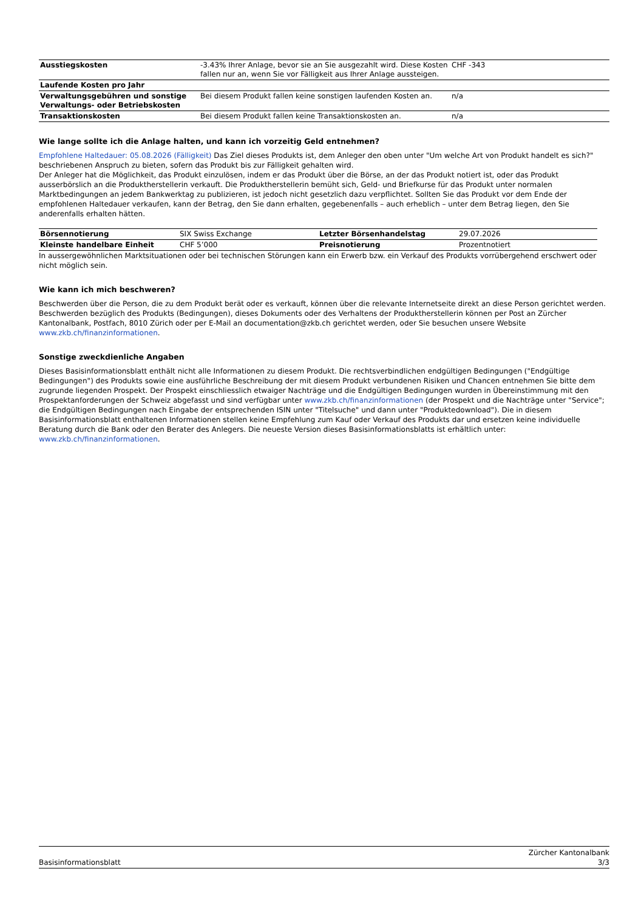| Ausstiegskosten | -3.43% Ihrer Anlage, bevor sie an Sie ausgezahlt wird. Diese Kosten fallen nur an, wenn Sie vor Fälligkeit aus Ihrer Anlage aussteigen. | CHF -343 |
| Laufende Kosten pro Jahr | | |
| Verwaltungsgebühren und sonstige Verwaltungs- oder Betriebskosten | Bei diesem Produkt fallen keine sonstigen laufenden Kosten an. | n/a |
| Transaktionskosten | Bei diesem Produkt fallen keine Transaktionskosten an. | n/a |
Wie lange sollte ich die Anlage halten, und kann ich vorzeitig Geld entnehmen?
Empfohlene Haltedauer: 05.08.2026 (Fälligkeit) Das Ziel dieses Produkts ist, dem Anleger den oben unter "Um welche Art von Produkt handelt es sich?" beschriebenen Anspruch zu bieten, sofern das Produkt bis zur Fälligkeit gehalten wird.
Der Anleger hat die Möglichkeit, das Produkt einzulösen, indem er das Produkt über die Börse, an der das Produkt notiert ist, oder das Produkt ausserbörslich an die Produktherstellerin verkauft. Die Produktherstellerin bemüht sich, Geld- und Briefkurse für das Produkt unter normalen Marktbedingungen an jedem Bankwerktag zu publizieren, ist jedoch nicht gesetzlich dazu verpflichtet. Sollten Sie das Produkt vor dem Ende der empfohlenen Haltedauer verkaufen, kann der Betrag, den Sie dann erhalten, gegebenenfalls – auch erheblich – unter dem Betrag liegen, den Sie anderenfalls erhalten hätten.
| Börsennotierung | SIX Swiss Exchange | Letzter Börsenhandelstag | 29.07.2026 |
| Kleinste handelbare Einheit | CHF 5’000 | Preisnotierung | Prozentnotiert |
In aussergewöhnlichen Marktsituationen oder bei technischen Störungen kann ein Erwerb bzw. ein Verkauf des Produkts vorrübergehend erschwert oder nicht möglich sein.
Wie kann ich mich beschweren?
Beschwerden über die Person, die zu dem Produkt berät oder es verkauft, können über die relevante Internetseite direkt an diese Person gerichtet werden. Beschwerden bezüglich des Produkts (Bedingungen), dieses Dokuments oder des Verhaltens der Produktherstellerin können per Post an Zürcher Kantonalbank, Postfach, 8010 Zürich oder per E-Mail an documentation@zkb.ch gerichtet werden, oder Sie besuchen unsere Website www.zkb.ch/finanzinformationen.
Sonstige zweckdienliche Angaben
Dieses Basisinformationsblatt enthält nicht alle Informationen zu diesem Produkt. Die rechtsverbindlichen endgültigen Bedingungen ("Endgültige Bedingungen") des Produkts sowie eine ausführliche Beschreibung der mit diesem Produkt verbundenen Risiken und Chancen entnehmen Sie bitte dem zugrunde liegenden Prospekt. Der Prospekt einschliesslich etwaiger Nachträge und die Endgültigen Bedingungen wurden in Übereinstimmung mit den Prospektanforderungen der Schweiz abgefasst und sind verfügbar unter www.zkb.ch/finanzinformationen (der Prospekt und die Nachträge unter "Service"; die Endgültigen Bedingungen nach Eingabe der entsprechenden ISIN unter "Titelsuche" und dann unter "Produktedownload"). Die in diesem Basisinformationsblatt enthaltenen Informationen stellen keine Empfehlung zum Kauf oder Verkauf des Produkts dar und ersetzen keine individuelle Beratung durch die Bank oder den Berater des Anlegers. Die neueste Version dieses Basisinformationsblatts ist erhältlich unter: www.zkb.ch/finanzinformationen.
Basisinformationsblatt Zürcher Kantonalbank
3/3